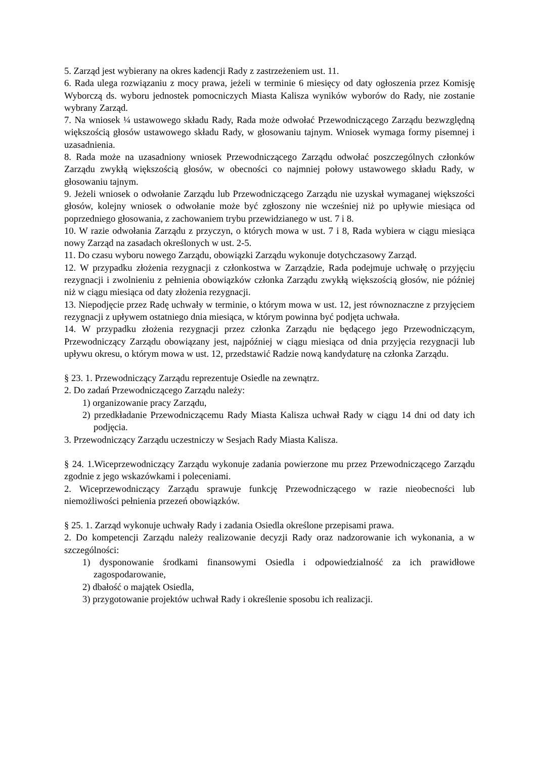5. Zarząd jest wybierany na okres kadencji Rady z zastrzeżeniem ust. 11.
6. Rada ulega rozwiązaniu z mocy prawa, jeżeli w terminie 6 miesięcy od daty ogłoszenia przez Komisję Wyborczą ds. wyboru jednostek pomocniczych Miasta Kalisza wyników wyborów do Rady, nie zostanie wybrany Zarząd.
7. Na wniosek ¼ ustawowego składu Rady, Rada może odwołać Przewodniczącego Zarządu bezwzględną większością głosów ustawowego składu Rady, w głosowaniu tajnym. Wniosek wymaga formy pisemnej i uzasadnienia.
8. Rada może na uzasadniony wniosek Przewodniczącego Zarządu odwołać poszczególnych członków Zarządu zwykłą większością głosów, w obecności co najmniej połowy ustawowego składu Rady, w głosowaniu tajnym.
9. Jeżeli wniosek o odwołanie Zarządu lub Przewodniczącego Zarządu nie uzyskał wymaganej większości głosów, kolejny wniosek o odwołanie może być zgłoszony nie wcześniej niż po upływie miesiąca od poprzedniego głosowania, z zachowaniem trybu przewidzianego w ust. 7 i 8.
10. W razie odwołania Zarządu z przyczyn, o których mowa w ust. 7 i 8, Rada wybiera w ciągu miesiąca nowy Zarząd na zasadach określonych w ust. 2-5.
11. Do czasu wyboru nowego Zarządu, obowiązki Zarządu wykonuje dotychczasowy Zarząd.
12. W przypadku złożenia rezygnacji z członkostwa w Zarządzie, Rada podejmuje uchwałę o przyjęciu rezygnacji i zwolnieniu z pełnienia obowiązków członka Zarządu zwykłą większością głosów, nie później niż w ciągu miesiąca od daty złożenia rezygnacji.
13. Niepodjęcie przez Radę uchwały w terminie, o którym mowa w ust. 12, jest równoznaczne z przyjęciem rezygnacji z upływem ostatniego dnia miesiąca, w którym powinna być podjęta uchwała.
14. W przypadku złożenia rezygnacji przez członka Zarządu nie będącego jego Przewodniczącym, Przewodniczący Zarządu obowiązany jest, najpóźniej w ciągu miesiąca od dnia przyjęcia rezygnacji lub upływu okresu, o którym mowa w ust. 12, przedstawić Radzie nową kandydaturę na członka Zarządu.
§ 23. 1. Przewodniczący Zarządu reprezentuje Osiedle na zewnątrz.
2. Do zadań Przewodniczącego Zarządu należy:
1) organizowanie pracy Zarządu,
2) przedkładanie Przewodniczącemu Rady Miasta Kalisza uchwał Rady w ciągu 14 dni od daty ich podjęcia.
3. Przewodniczący Zarządu uczestniczy w Sesjach Rady Miasta Kalisza.
§ 24. 1.Wiceprzewodniczący Zarządu wykonuje zadania powierzone mu przez Przewodniczącego Zarządu zgodnie z jego wskazówkami i poleceniami.
2. Wiceprzewodniczący Zarządu sprawuje funkcję Przewodniczącego w razie nieobecności lub niemożliwości pełnienia przezeń obowiązków.
§ 25. 1. Zarząd wykonuje uchwały Rady i zadania Osiedla określone przepisami prawa.
2. Do kompetencji Zarządu należy realizowanie decyzji Rady oraz nadzorowanie ich wykonania, a w szczególności:
1) dysponowanie środkami finansowymi Osiedla i odpowiedzialność za ich prawidłowe zagospodarowanie,
2) dbałość o majątek Osiedla,
3) przygotowanie projektów uchwał Rady i określenie sposobu ich realizacji.